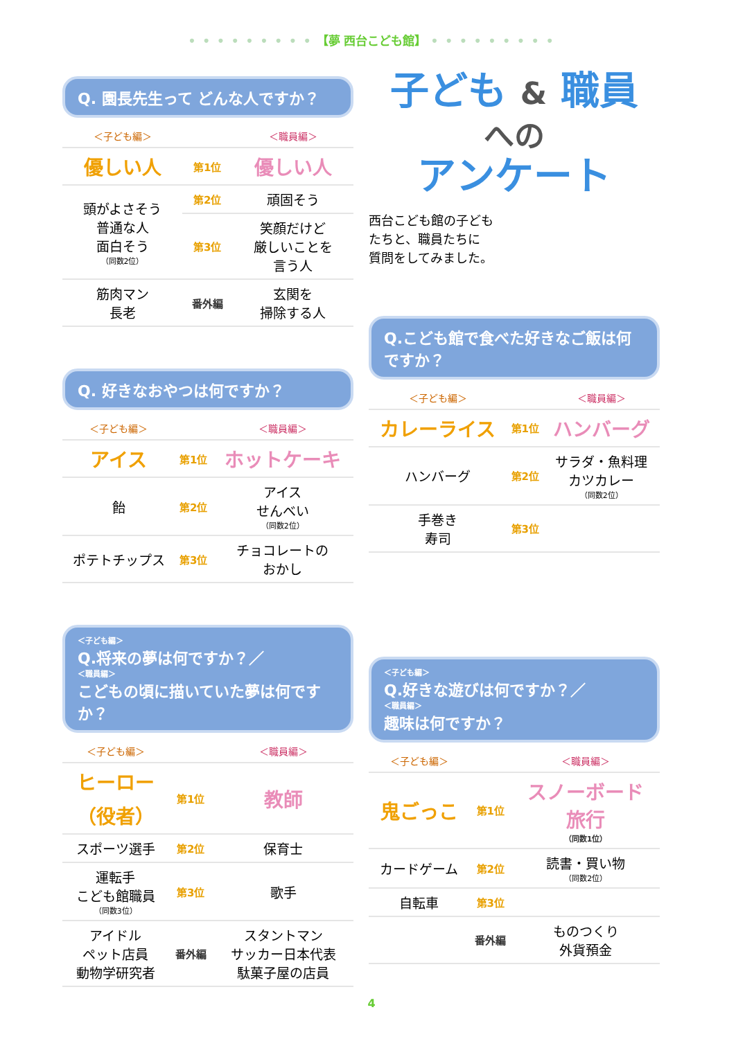• • • • • • • • • 【夢 西台こども館】 • • • • • • • • •
Q. 園長先生って どんな人ですか？
| ＜子ども編＞ | | ＜職員編＞ |
| --- | --- | --- |
| 優しい人 | 第1位 | 優しい人 |
| 頭がよさそう 普通な人 面白そう （同数2位） | 第2位 | 頑固そう |
| | 第3位 | 笑顔だけど 厳しいことを 言う人 |
| 筋肉マン 長老 | 番外編 | 玄関を 掃除する人 |
Q. 好きなおやつは何ですか？
| ＜子ども編＞ | | ＜職員編＞ |
| --- | --- | --- |
| アイス | 第1位 | ホットケーキ |
| 飴 | 第2位 | アイス せんべい （同数2位） |
| ポテトチップス | 第3位 | チョコレートの おかし |
＜子ども編＞
Q.将来の夢は何ですか？／
＜職員編＞
こどもの頃に描いていた夢は何ですか？
| ＜子ども編＞ | | ＜職員編＞ |
| --- | --- | --- |
| ヒーロー （役者） | 第1位 | 教師 |
| スポーツ選手 | 第2位 | 保育士 |
| 運転手 こども館職員 （同数3位） | 第3位 | 歌手 |
| アイドル ペット店員 動物学研究者 | 番外編 | スタントマン サッカー日本代表 駄菓子屋の店員 |
子ども & 職員
への
アンケート
西台こども館の子ども
たちと、職員たちに
質問をしてみました。
Q.こども館で食べた好きなご飯は何ですか？
| ＜子ども編＞ | | ＜職員編＞ |
| --- | --- | --- |
| カレーライス | 第1位 | ハンバーグ |
| ハンバーグ | 第2位 | サラダ・魚料理 カツカレー （同数2位） |
| 手巻き 寿司 | 第3位 | |
＜子ども編＞
Q.好きな遊びは何ですか？／
＜職員編＞
趣味は何ですか？
| ＜子ども編＞ | | ＜職員編＞ |
| --- | --- | --- |
| 鬼ごっこ | 第1位 | スノーボード 旅行 （同数1位） |
| カードゲーム | 第2位 | 読書・買い物 （同数2位） |
| 自転車 | 第3位 | |
| | 番外編 | ものつくり 外貨預金 |
4